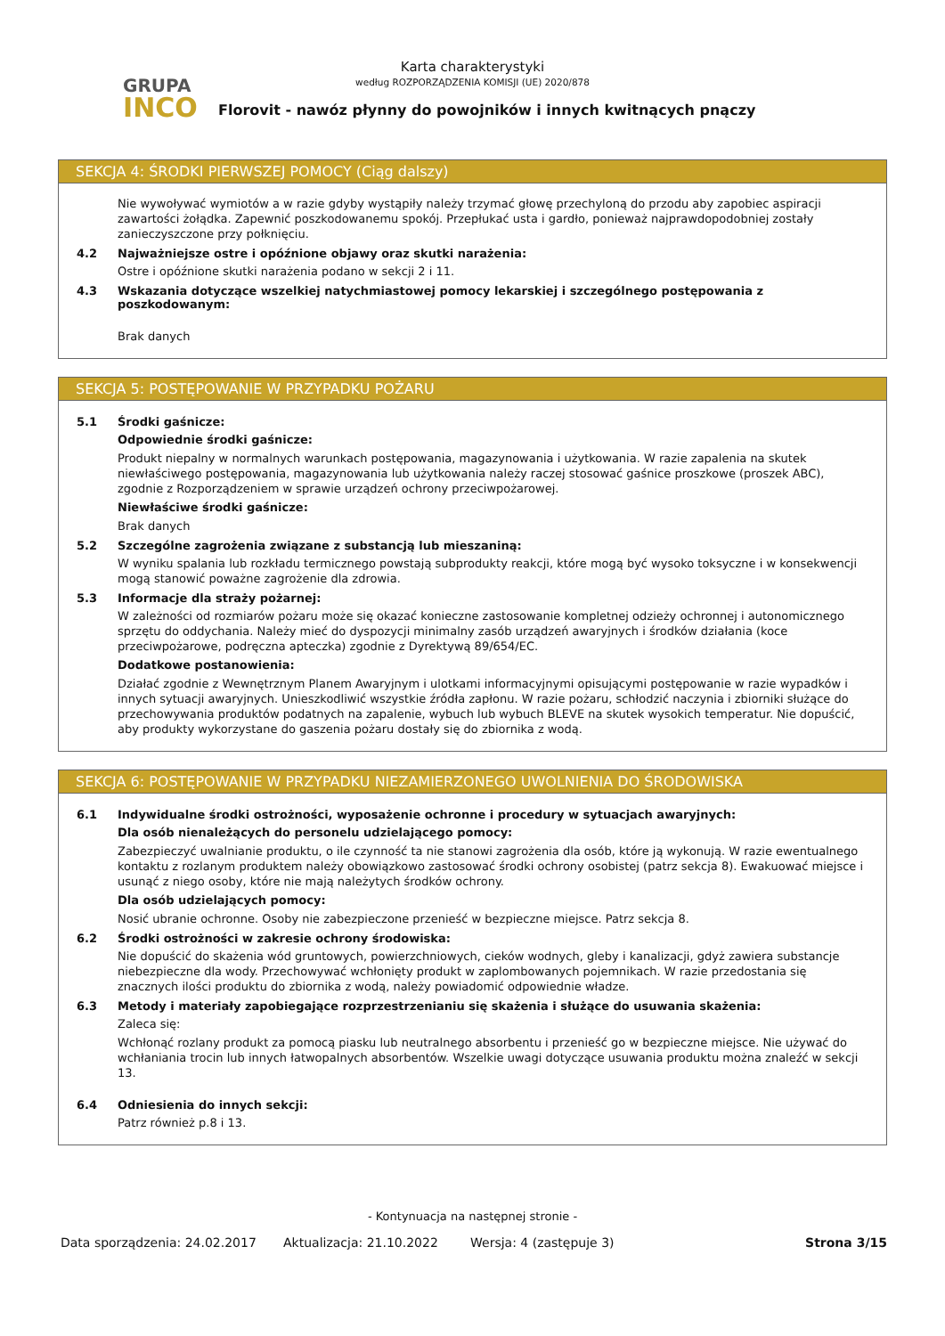GRUPA
INCO
Karta charakterystyki
według ROZPORZĄDZENIA KOMISJI (UE) 2020/878
Florovit - nawóz płynny do powojników i innych kwitnących pnączy
SEKCJA 4: ŚRODKI PIERWSZEJ POMOCY (Ciąg dalszy)
Nie wywoływać wymiotów a w razie gdyby wystąpiły należy trzymać głowę przechyloną do przodu aby zapobiec aspiracji zawartości żołądka. Zapewnić poszkodowanemu spokój. Przepłukać usta i gardło, ponieważ najprawdopodobniej zostały zanieczyszczone przy połknięciu.
4.2 Najważniejsze ostre i opóźnione objawy oraz skutki narażenia:
Ostre i opóźnione skutki narażenia podano w sekcji 2 i 11.
4.3 Wskazania dotyczące wszelkiej natychmiastowej pomocy lekarskiej i szczególnego postępowania z poszkodowanym:
Brak danych
SEKCJA 5: POSTĘPOWANIE W PRZYPADKU POŻARU
5.1 Środki gaśnicze:
Odpowiednie środki gaśnicze:
Produkt niepalny w normalnych warunkach postępowania, magazynowania i użytkowania. W razie zapalenia na skutek niewłaściwego postępowania, magazynowania lub użytkowania należy raczej stosować gaśnice proszkowe (proszek ABC), zgodnie z Rozporządzeniem w sprawie urządzeń ochrony przeciwpożarowej.
Niewłaściwe środki gaśnicze:
Brak danych
5.2 Szczególne zagrożenia związane z substancją lub mieszaniną:
W wyniku spalania lub rozkładu termicznego powstają subprodukty reakcji, które mogą być wysoko toksyczne i w konsekwencji mogą stanowić poważne zagrożenie dla zdrowia.
5.3 Informacje dla straży pożarnej:
W zależności od rozmiarów pożaru może się okazać konieczne zastosowanie kompletnej odzieży ochronnej i autonomicznego sprzętu do oddychania. Należy mieć do dyspozycji minimalny zasób urządzeń awaryjnych i środków działania (koce przeciwpożarowe, podręczna apteczka) zgodnie z Dyrektywą 89/654/EC.
Dodatkowe postanowienia:
Działać zgodnie z Wewnętrznym Planem Awaryjnym i ulotkami informacyjnymi opisującymi postępowanie w razie wypadków i innych sytuacji awaryjnych. Unieszkodliwić wszystkie źródła zapłonu. W razie pożaru, schłodzić naczynia i zbiorniki służące do przechowywania produktów podatnych na zapalenie, wybuch lub wybuch BLEVE na skutek wysokich temperatur. Nie dopuścić, aby produkty wykorzystane do gaszenia pożaru dostały się do zbiornika z wodą.
SEKCJA 6: POSTĘPOWANIE W PRZYPADKU NIEZAMIERZONEGO UWOLNIENIA DO ŚRODOWISKA
6.1 Indywidualne środki ostrożności, wyposażenie ochronne i procedury w sytuacjach awaryjnych:
Dla osób nienależących do personelu udzielającego pomocy:
Zabezpieczyć uwalnianie produktu, o ile czynność ta nie stanowi zagrożenia dla osób, które ją wykonują. W razie ewentualnego kontaktu z rozlanym produktem należy obowiązkowo zastosować środki ochrony osobistej (patrz sekcja 8). Ewakuować miejsce i usunąć z niego osoby, które nie mają należytych środków ochrony.
Dla osób udzielających pomocy:
Nosić ubranie ochronne. Osoby nie zabezpieczone przenieść w bezpieczne miejsce. Patrz sekcja 8.
6.2 Środki ostrożności w zakresie ochrony środowiska:
Nie dopuścić do skażenia wód gruntowych, powierzchniowych, cieków wodnych, gleby i kanalizacji, gdyż zawiera substancje niebezpieczne dla wody. Przechowywać wchłonięty produkt w zaplombowanych pojemnikach. W razie przedostania się znacznych ilości produktu do zbiornika z wodą, należy powiadomić odpowiednie władze.
6.3 Metody i materiały zapobiegające rozprzestrzenianiu się skażenia i służące do usuwania skażenia:
Zaleca się:
Wchłonąć rozlany produkt za pomocą piasku lub neutralnego absorbentu i przenieść go w bezpieczne miejsce. Nie używać do wchłaniania trocin lub innych łatwopalnych absorbentów. Wszelkie uwagi dotyczące usuwania produktu można znaleźć w sekcji 13.
6.4 Odniesienia do innych sekcji:
Patrz również p.8 i 13.
- Kontynuacja na następnej stronie -
Data sporządzenia: 24.02.2017 Aktualizacja: 21.10.2022 Wersja: 4 (zastępuje 3) Strona 3/15